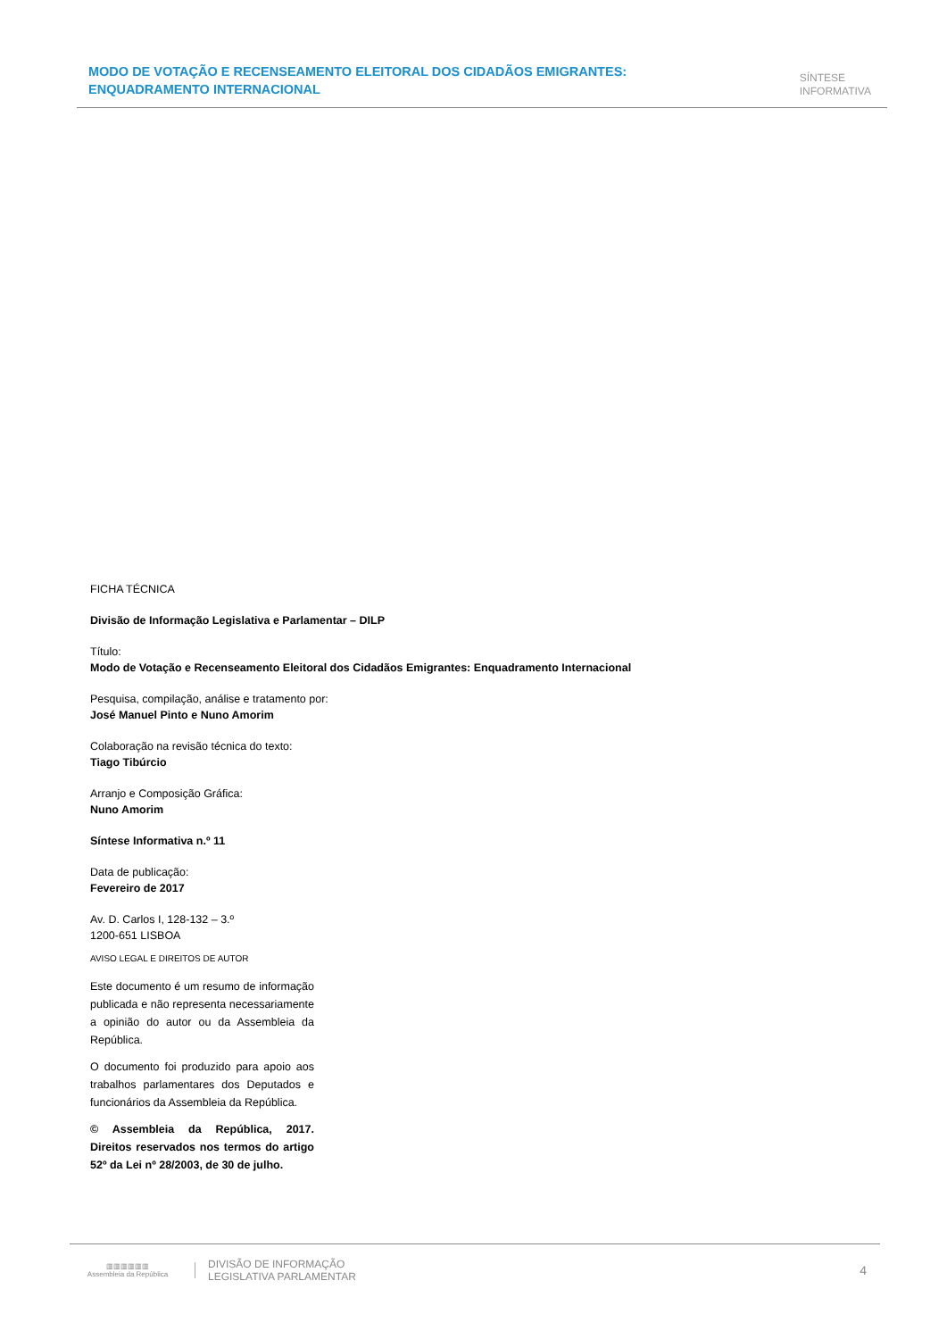MODO DE VOTAÇÃO E RECENSEAMENTO ELEITORAL DOS CIDADÃOS EMIGRANTES: ENQUADRAMENTO INTERNACIONAL
SÍNTESE
INFORMATIVA
FICHA TÉCNICA
Divisão de Informação Legislativa e Parlamentar – DILP
Título:
Modo de Votação e Recenseamento Eleitoral dos Cidadãos Emigrantes: Enquadramento Internacional
Pesquisa, compilação, análise e tratamento por:
José Manuel Pinto e Nuno Amorim
Colaboração na revisão técnica do texto:
Tiago Tibúrcio
Arranjo e Composição Gráfica:
Nuno Amorim
Síntese Informativa n.º 11
Data de publicação:
Fevereiro de 2017
Av. D. Carlos I, 128-132 – 3.º
1200-651 LISBOA
AVISO LEGAL E DIREITOS DE AUTOR
Este documento é um resumo de informação publicada e não representa necessariamente a opinião do autor ou da Assembleia da República.
O documento foi produzido para apoio aos trabalhos parlamentares dos Deputados e funcionários da Assembleia da República.
© Assembleia da República, 2017. Direitos reservados nos termos do artigo 52º da Lei nº 28/2003, de 30 de julho.
▥▥▥▥▥▥
Assembleia da República
DIVISÃO DE INFORMAÇÃO
LEGISLATIVA PARLAMENTAR
4